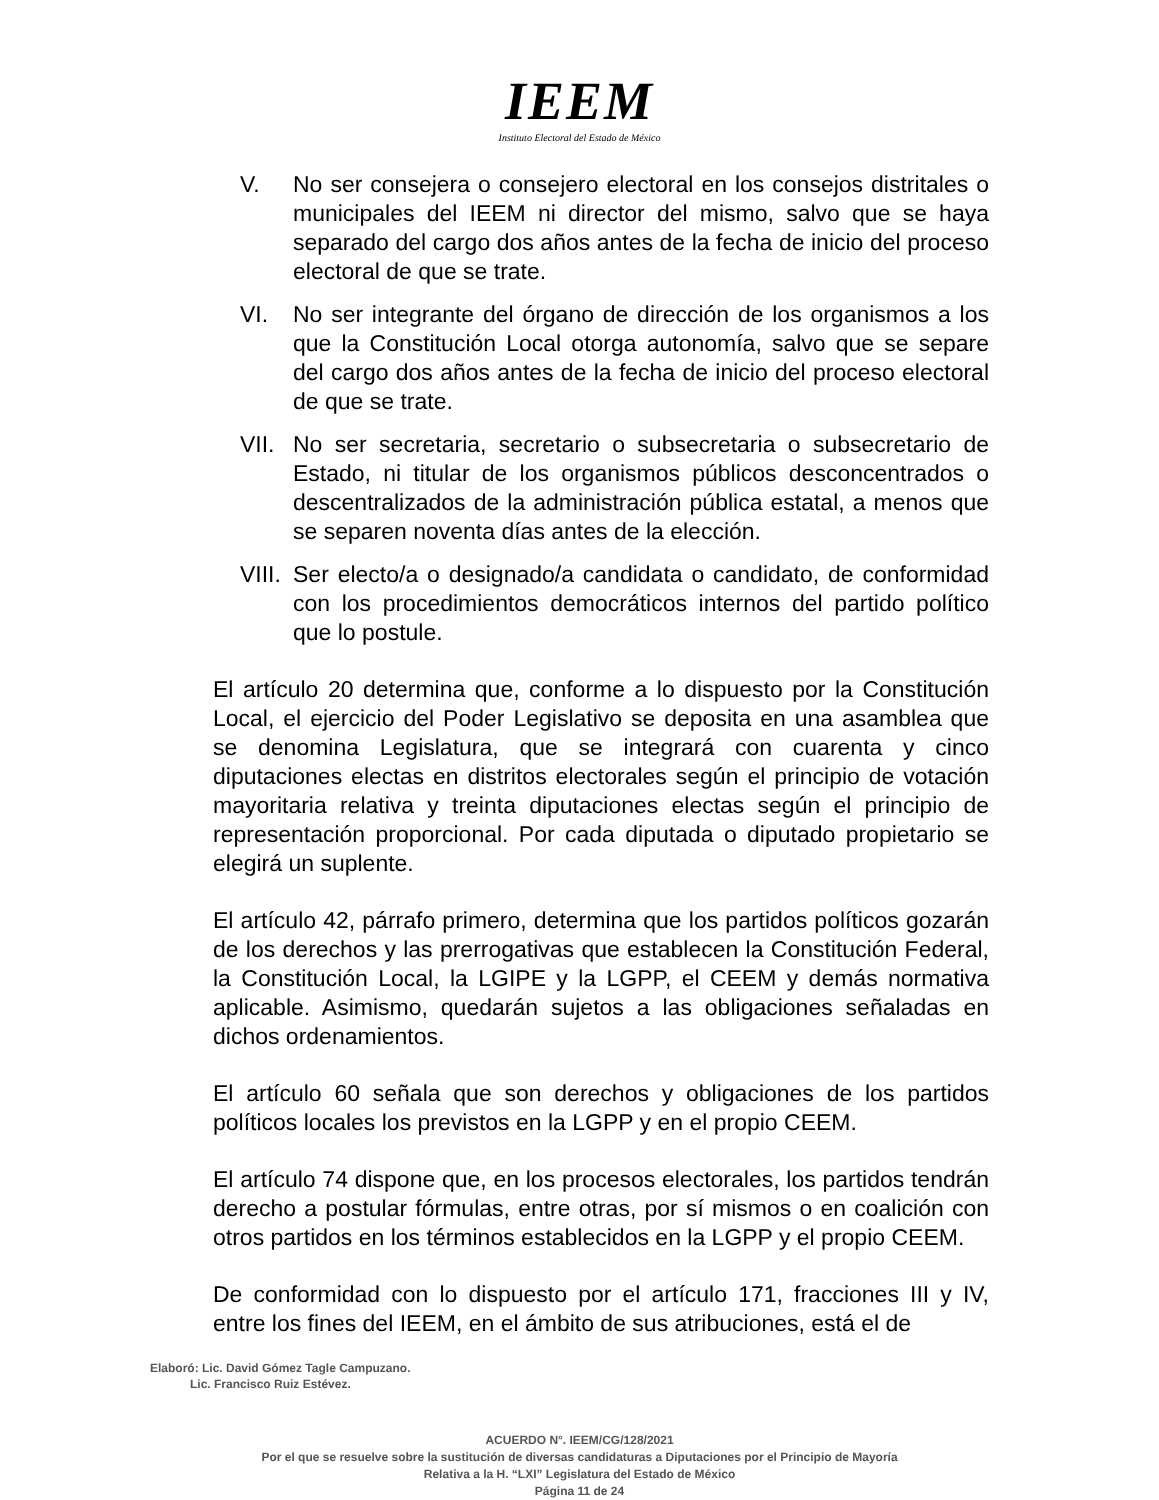IEEM
Instituto Electoral del Estado de México
V. No ser consejera o consejero electoral en los consejos distritales o municipales del IEEM ni director del mismo, salvo que se haya separado del cargo dos años antes de la fecha de inicio del proceso electoral de que se trate.
VI. No ser integrante del órgano de dirección de los organismos a los que la Constitución Local otorga autonomía, salvo que se separe del cargo dos años antes de la fecha de inicio del proceso electoral de que se trate.
VII.
No ser secretaria, secretario o subsecretaria o subsecretario de Estado, ni titular de los organismos públicos desconcentrados o descentralizados de la administración pública estatal, a menos que se separen noventa días antes de la elección.
VIII.
Ser electo/a o designado/a candidata o candidato, de conformidad con los procedimientos democráticos internos del partido político que lo postule.
El artículo 20 determina que, conforme a lo dispuesto por la Constitución Local, el ejercicio del Poder Legislativo se deposita en una asamblea que se denomina Legislatura, que se integrará con cuarenta y cinco diputaciones electas en distritos electorales según el principio de votación mayoritaria relativa y treinta diputaciones electas según el principio de representación proporcional. Por cada diputada o diputado propietario se elegirá un suplente.
El artículo 42, párrafo primero, determina que los partidos políticos gozarán de los derechos y las prerrogativas que establecen la Constitución Federal, la Constitución Local, la LGIPE y la LGPP, el CEEM y demás normativa aplicable. Asimismo, quedarán sujetos a las obligaciones señaladas en dichos ordenamientos.
El artículo 60 señala que son derechos y obligaciones de los partidos políticos locales los previstos en la LGPP y en el propio CEEM.
El artículo 74 dispone que, en los procesos electorales, los partidos tendrán derecho a postular fórmulas, entre otras, por sí mismos o en coalición con otros partidos en los términos establecidos en la LGPP y el propio CEEM.
De conformidad con lo dispuesto por el artículo 171, fracciones III y IV, entre los fines del IEEM, en el ámbito de sus atribuciones, está el de
Elaboró: Lic. David Gómez Tagle Campuzano.
Lic. Francisco Ruiz Estévez.
ACUERDO N°. IEEM/CG/128/2021
Por el que se resuelve sobre la sustitución de diversas candidaturas a Diputaciones por el Principio de Mayoría
Relativa a la H. “LXI” Legislatura del Estado de México
Página 11 de 24